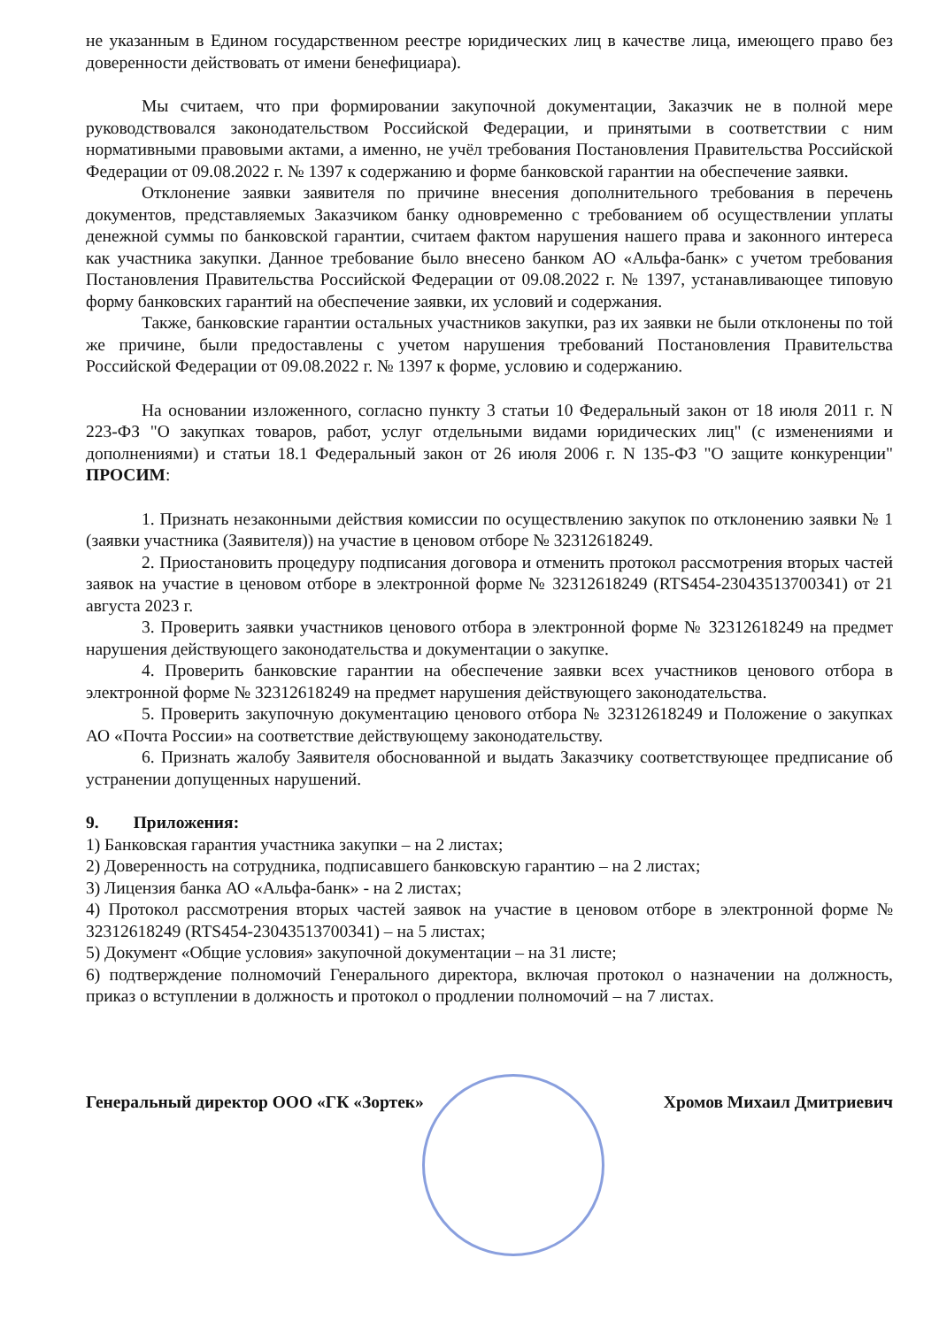не указанным в Едином государственном реестре юридических лиц в качестве лица, имеющего право без доверенности действовать от имени бенефициара).
Мы считаем, что при формировании закупочной документации, Заказчик не в полной мере руководствовался законодательством Российской Федерации, и принятыми в соответствии с ним нормативными правовыми актами, а именно, не учёл требования Постановления Правительства Российской Федерации от 09.08.2022 г. № 1397 к содержанию и форме банковской гарантии на обеспечение заявки.
Отклонение заявки заявителя по причине внесения дополнительного требования в перечень документов, представляемых Заказчиком банку одновременно с требованием об осуществлении уплаты денежной суммы по банковской гарантии, считаем фактом нарушения нашего права и законного интереса как участника закупки. Данное требование было внесено банком АО «Альфа-банк» с учетом требования Постановления Правительства Российской Федерации от 09.08.2022 г. № 1397, устанавливающее типовую форму банковских гарантий на обеспечение заявки, их условий и содержания.
Также, банковские гарантии остальных участников закупки, раз их заявки не были отклонены по той же причине, были предоставлены с учетом нарушения требований Постановления Правительства Российской Федерации от 09.08.2022 г. № 1397 к форме, условию и содержанию.
На основании изложенного, согласно пункту 3 статьи 10 Федеральный закон от 18 июля 2011 г. N 223-ФЗ "О закупках товаров, работ, услуг отдельными видами юридических лиц" (с изменениями и дополнениями) и статьи 18.1 Федеральный закон от 26 июля 2006 г. N 135-ФЗ "О защите конкуренции" ПРОСИМ:
1. Признать незаконными действия комиссии по осуществлению закупок по отклонению заявки № 1 (заявки участника (Заявителя)) на участие в ценовом отборе № 32312618249.
2. Приостановить процедуру подписания договора и отменить протокол рассмотрения вторых частей заявок на участие в ценовом отборе в электронной форме № 32312618249 (RTS454-23043513700341) от 21 августа 2023 г.
3. Проверить заявки участников ценового отбора в электронной форме № 32312618249 на предмет нарушения действующего законодательства и документации о закупке.
4. Проверить банковские гарантии на обеспечение заявки всех участников ценового отбора в электронной форме № 32312618249 на предмет нарушения действующего законодательства.
5. Проверить закупочную документацию ценового отбора № 32312618249 и Положение о закупках АО «Почта России» на соответствие действующему законодательству.
6. Признать жалобу Заявителя обоснованной и выдать Заказчику соответствующее предписание об устранении допущенных нарушений.
9. Приложения:
1) Банковская гарантия участника закупки – на 2 листах;
2) Доверенность на сотрудника, подписавшего банковскую гарантию – на 2 листах;
3) Лицензия банка АО «Альфа-банк» - на 2 листах;
4) Протокол рассмотрения вторых частей заявок на участие в ценовом отборе в электронной форме № 32312618249 (RTS454-23043513700341) – на 5 листах;
5) Документ «Общие условия» закупочной документации – на 31 листе;
6) подтверждение полномочий Генерального директора, включая протокол о назначении на должность, приказ о вступлении в должность и протокол о продлении полномочий – на 7 листах.
Генеральный директор ООО «ГК «Зортек» Хромов Михаил Дмитриевич